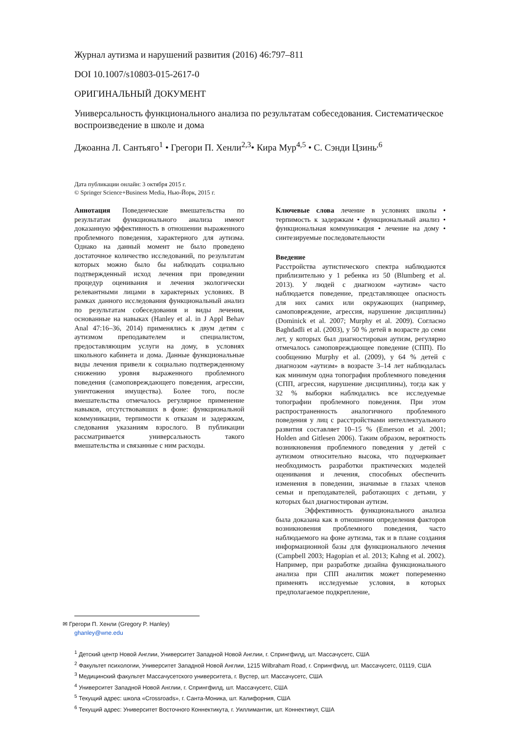Журнал аутизма и нарушений развития (2016) 46:797–811
DOI 10.1007/s10803-015-2617-0
ОРИГИНАЛЬНЫЙ ДОКУМЕНТ
Универсальность функционального анализа по результатам собеседования. Систематическое воспроизведение в школе и дома
Джоанна Л. Сантьяго<sup>1</sup> • Грегори П. Хенли<sup>2,3</sup>• Кира Мур<sup>4,5</sup> • С. Сэнди Цзинь<sup>,6</sup>
Дата публикации онлайн: 3 октября 2015 г.
© Springer Science+Business Media, Нью-Йорк, 2015 г.
Аннотация Поведенческие вмешательства по результатам функционального анализа имеют доказанную эффективность в отношении выраженного проблемного поведения, характерного для аутизма. Однако на данный момент не было проведено достаточное количество исследований, по результатам которых можно было бы наблюдать социально подтвержденный исход лечения при проведении процедур оценивания и лечения экологически релевантными лицами в характерных условиях. В рамках данного исследования функциональный анализ по результатам собеседования и виды лечения, основанные на навыках (Hanley et al. in J Appl Behav Anal 47:16–36, 2014) применялись к двум детям с аутизмом преподавателем и специалистом, предоставляющим услуги на дому, в условиях школьного кабинета и дома. Данные функциональные виды лечения привели к социально подтвержденному снижению уровня выраженного проблемного поведения (самоповреждающего поведения, агрессии, уничтожения имущества). Более того, после вмешательства отмечалось регулярное применение навыков, отсутствовавших в фоне: функциональной коммуникации, терпимости к отказам и задержкам, следования указаниям взрослого. В публикации рассматривается универсальность такого вмешательства и связанные с ним расходы.
Ключевые слова лечение в условиях школы • терпимость к задержкам • функциональный анализ • функциональная коммуникация • лечение на дому • синтезируемые последовательности
Введение
Расстройства аутистического спектра наблюдаются приблизительно у 1 ребенка из 50 (Blumberg et al. 2013). У людей с диагнозом «аутизм» часто наблюдается поведение, представляющее опасность для них самих или окружающих (например, самоповреждение, агрессия, нарушение дисциплины) (Dominick et al. 2007; Murphy et al. 2009). Согласно Baghdadli et al. (2003), у 50 % детей в возрасте до семи лет, у которых был диагностирован аутизм, регулярно отмечалось самоповреждающее поведение (СПП). По сообщению Murphy et al. (2009), у 64 % детей с диагнозом «аутизм» в возрасте 3–14 лет наблюдалась как минимум одна топография проблемного поведения (СПП, агрессия, нарушение дисциплины), тогда как у 32 % выборки наблюдались все исследуемые топографии проблемного поведения. При этом распространенность аналогичного проблемного поведения у лиц с расстройствами интеллектуального развития составляет 10–15 % (Emerson et al. 2001; Holden and Gitlesen 2006). Таким образом, вероятность возникновения проблемного поведения у детей с аутизмом относительно высока, что подчеркивает необходимость разработки практических моделей оценивания и лечения, способных обеспечить изменения в поведении, значимые в глазах членов семьи и преподавателей, работающих с детьми, у которых был диагностирован аутизм.
Эффективность функционального анализа была доказана как в отношении определения факторов возникновения проблемного поведения, часто наблюдаемого на фоне аутизма, так и в плане создания информационной базы для функционального лечения (Campbell 2003; Hagopian et al. 2013; Kahng et al. 2002). Например, при разработке дизайна функционального анализа при СПП аналитик может попеременно применять исследуемые условия, в которых предполагаемое подкрепление,
✉ Грегори П. Хенли (Gregory P. Hanley)
ghanley@wne.edu
<sup>1</sup> Детский центр Новой Англии, Университет Западной Новой Англии, г. Спрингфилд, шт. Массачусетс, США
<sup>2</sup> Факультет психологии, Университет Западной Новой Англии, 1215 Wilbraham Road, г. Спрингфилд, шт. Массачусетс, 01119, США
<sup>3</sup> Медицинский факультет Массачусетского университета, г. Вустер, шт. Массачусетс, США
<sup>4</sup> Университет Западной Новой Англии, г. Спрингфилд, шт. Массачусетс, США
<sup>5</sup> Текущий адрес: школа «Crossroads», г. Санта-Моника, шт. Калифорния, США
<sup>6</sup> Текущий адрес: Университет Восточного Коннектикута, г. Уиллимантик, шт. Коннектикут, США